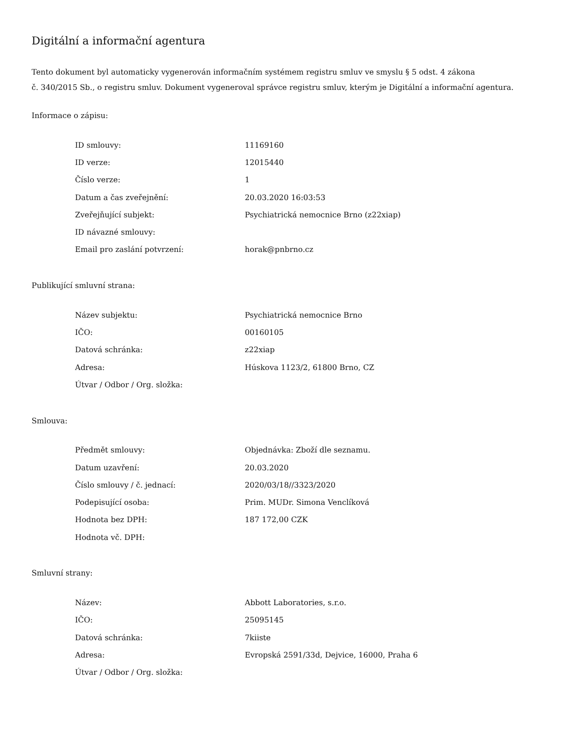Digitální a informační agentura
Tento dokument byl automaticky vygenerován informačním systémem registru smluv ve smyslu § 5 odst. 4 zákona
č. 340/2015 Sb., o registru smluv. Dokument vygeneroval správce registru smluv, kterým je Digitální a informační agentura.
Informace o zápisu:
| ID smlouvy: | 11169160 |
| ID verze: | 12015440 |
| Číslo verze: | 1 |
| Datum a čas zveřejnění: | 20.03.2020 16:03:53 |
| Zveřejňující subjekt: | Psychiatrická nemocnice Brno (z22xiap) |
| ID návazné smlouvy: | |
| Email pro zaslání potvrzení: | horak@pnbrno.cz |
Publikující smluvní strana:
| Název subjektu: | Psychiatrická nemocnice Brno |
| IČO: | 00160105 |
| Datová schránka: | z22xiap |
| Adresa: | Húskova 1123/2, 61800 Brno, CZ |
| Útvar / Odbor / Org. složka: | |
Smlouva:
| Předmět smlouvy: | Objednávka: Zboží dle seznamu. |
| Datum uzavření: | 20.03.2020 |
| Číslo smlouvy / č. jednací: | 2020/03/18//3323/2020 |
| Podepisující osoba: | Prim. MUDr. Simona Venclíková |
| Hodnota bez DPH: | 187 172,00 CZK |
| Hodnota vč. DPH: | |
Smluvní strany:
| Název: | Abbott Laboratories, s.r.o. |
| IČO: | 25095145 |
| Datová schránka: | 7kiiste |
| Adresa: | Evropská 2591/33d, Dejvice, 16000, Praha 6 |
| Útvar / Odbor / Org. složka: | |